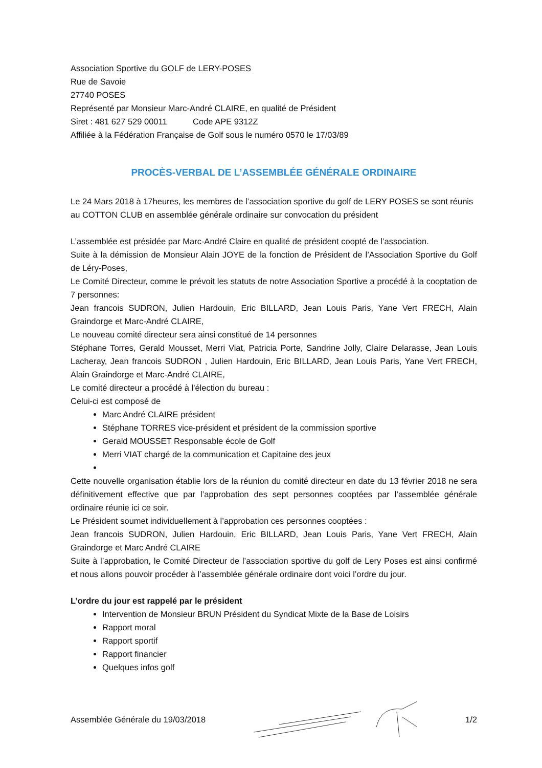Association Sportive du GOLF de LERY-POSES
Rue de Savoie
27740 POSES
Représenté par Monsieur Marc-André CLAIRE, en qualité de Président
Siret : 481 627 529 00011 Code APE 9312Z
Affiliée à la Fédération Française de Golf sous le numéro 0570 le 17/03/89
PROCÈS-VERBAL DE L’ASSEMBLÉE GÉNÉRALE ORDINAIRE
Le 24 Mars 2018 à 17heures, les membres de l’association sportive du golf de LERY POSES se sont réunis au COTTON CLUB en assemblée générale ordinaire sur convocation du président
L’assemblée est présidée par Marc-André Claire en qualité de président coopté de l’association.
Suite à la démission de Monsieur Alain JOYE de la fonction de Président de l’Association Sportive du Golf de Léry-Poses,
Le Comité Directeur, comme le prévoit les statuts de notre Association Sportive a procédé à la cooptation de 7 personnes:
Jean francois SUDRON, Julien Hardouin, Eric BILLARD, Jean Louis Paris, Yane Vert FRECH, Alain Graindorge et Marc-André CLAIRE,
Le nouveau comité directeur sera ainsi constitué de 14 personnes
Stéphane Torres, Gerald Mousset, Merri Viat, Patricia Porte, Sandrine Jolly, Claire Delarasse, Jean Louis Lacheray, Jean francois SUDRON , Julien Hardouin, Eric BILLARD, Jean Louis Paris, Yane Vert FRECH, Alain Graindorge et Marc-André CLAIRE,
Le comité directeur a procédé à l'élection du bureau :
Celui-ci est composé de
Marc André CLAIRE président
Stéphane TORRES vice-président et président de la commission sportive
Gerald MOUSSET Responsable école de Golf
Merri VIAT chargé de la communication et Capitaine des jeux
Cette nouvelle organisation établie lors de la réunion du comité directeur en date du 13 février 2018 ne sera définitivement effective que par l’approbation des sept personnes cooptées par l’assemblée générale ordinaire réunie ici ce soir.
Le Président soumet individuellement à l’approbation ces personnes cooptées :
Jean francois SUDRON, Julien Hardouin, Eric BILLARD, Jean Louis Paris, Yane Vert FRECH, Alain Graindorge et Marc André CLAIRE
Suite à l’approbation, le Comité Directeur de l’association sportive du golf de Lery Poses est ainsi confirmé et nous allons pouvoir procéder à l’assemblée générale ordinaire dont voici l’ordre du jour.
L’ordre du jour est rappelé par le président
Intervention de Monsieur BRUN Président du Syndicat Mixte de la Base de Loisirs
Rapport moral
Rapport sportif
Rapport financier
Quelques infos golf
Assemblée Générale du 19/03/2018 1/2